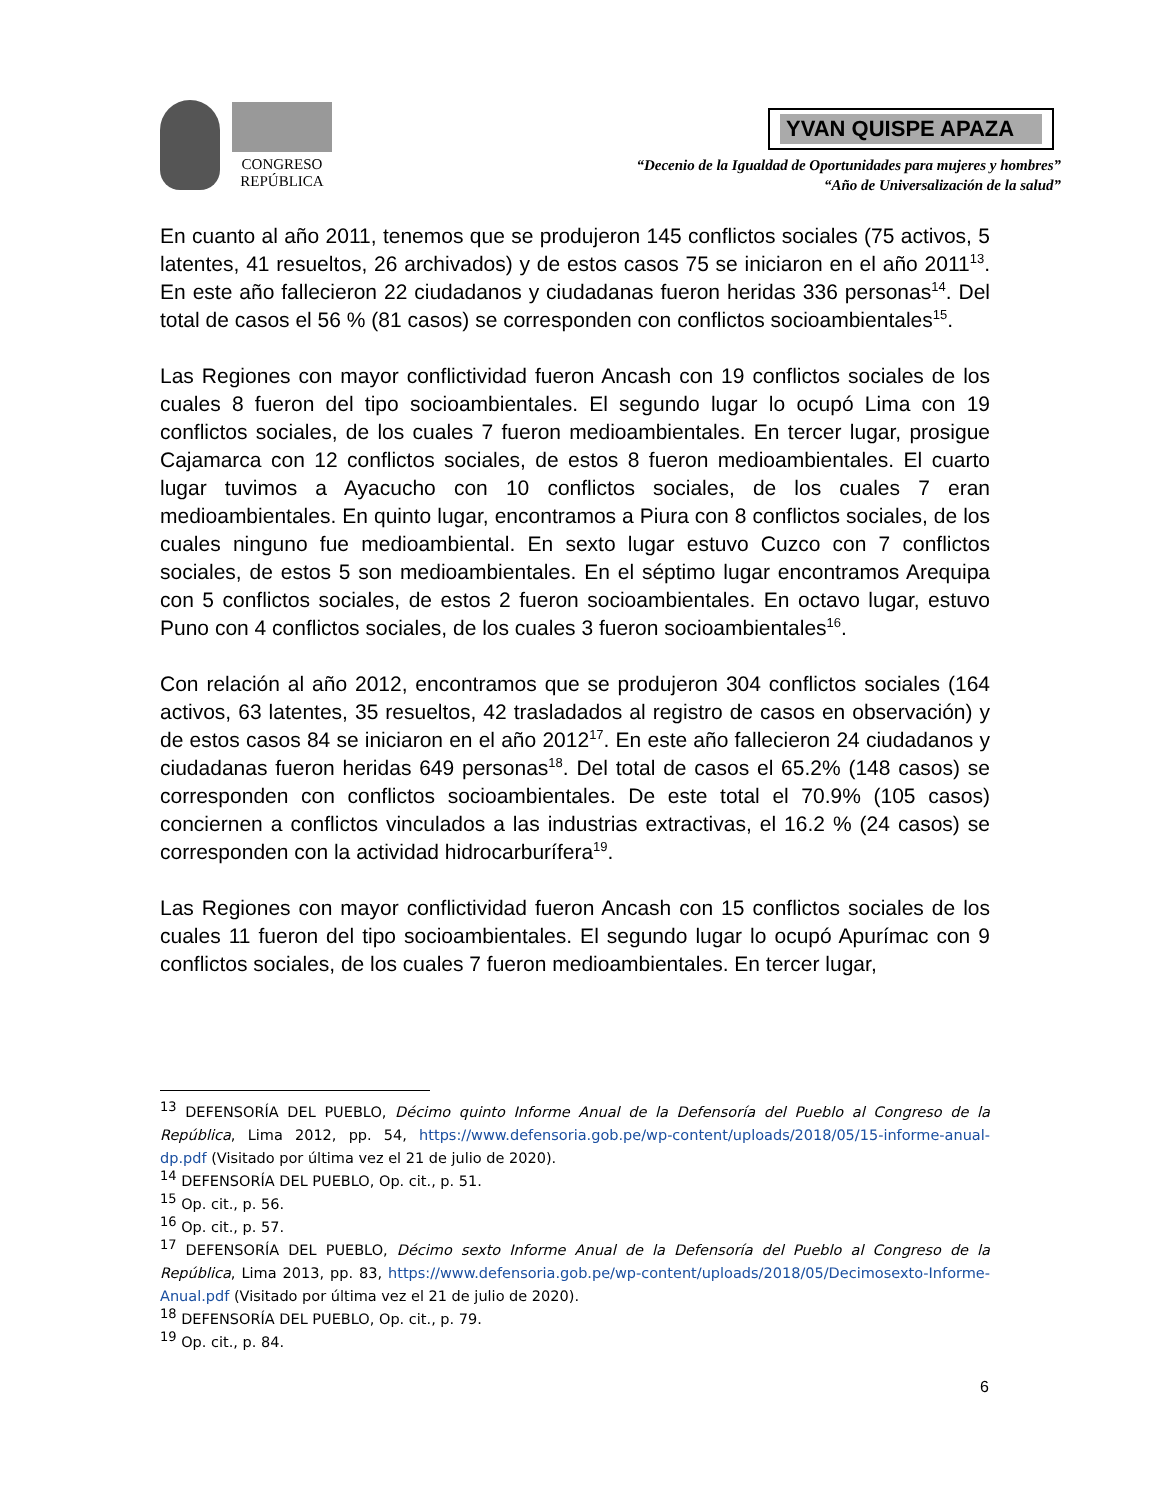CONGRESO
REPÚBLICA
YVAN QUISPE APAZA
“Decenio de la Igualdad de Oportunidades para mujeres y hombres”
“Año de Universalización de la salud”
En cuanto al año 2011, tenemos que se produjeron 145 conflictos sociales (75 activos, 5 latentes, 41 resueltos, 26 archivados) y de estos casos 75 se iniciaron en el año 2011<sup>13</sup>. En este año fallecieron 22 ciudadanos y ciudadanas fueron heridas 336 personas<sup>14</sup>. Del total de casos el 56 % (81 casos) se corresponden con conflictos socioambientales<sup>15</sup>.
Las Regiones con mayor conflictividad fueron Ancash con 19 conflictos sociales de los cuales 8 fueron del tipo socioambientales. El segundo lugar lo ocupó Lima con 19 conflictos sociales, de los cuales 7 fueron medioambientales. En tercer lugar, prosigue Cajamarca con 12 conflictos sociales, de estos 8 fueron medioambientales. El cuarto lugar tuvimos a Ayacucho con 10 conflictos sociales, de los cuales 7 eran medioambientales. En quinto lugar, encontramos a Piura con 8 conflictos sociales, de los cuales ninguno fue medioambiental. En sexto lugar estuvo Cuzco con 7 conflictos sociales, de estos 5 son medioambientales. En el séptimo lugar encontramos Arequipa con 5 conflictos sociales, de estos 2 fueron socioambientales. En octavo lugar, estuvo Puno con 4 conflictos sociales, de los cuales 3 fueron socioambientales<sup>16</sup>.
Con relación al año 2012, encontramos que se produjeron 304 conflictos sociales (164 activos, 63 latentes, 35 resueltos, 42 trasladados al registro de casos en observación) y de estos casos 84 se iniciaron en el año 2012<sup>17</sup>. En este año fallecieron 24 ciudadanos y ciudadanas fueron heridas 649 personas<sup>18</sup>. Del total de casos el 65.2% (148 casos) se corresponden con conflictos socioambientales. De este total el 70.9% (105 casos) conciernen a conflictos vinculados a las industrias extractivas, el 16.2 % (24 casos) se corresponden con la actividad hidrocarburífera<sup>19</sup>.
Las Regiones con mayor conflictividad fueron Ancash con 15 conflictos sociales de los cuales 11 fueron del tipo socioambientales. El segundo lugar lo ocupó Apurímac con 9 conflictos sociales, de los cuales 7 fueron medioambientales. En tercer lugar,
<sup>13</sup> DEFENSORÍA DEL PUEBLO, Décimo quinto Informe Anual de la Defensoría del Pueblo al Congreso de la República, Lima 2012, pp. 54, https://www.defensoria.gob.pe/wp-content/uploads/2018/05/15-informe-anual-dp.pdf (Visitado por última vez el 21 de julio de 2020).
<sup>14</sup> DEFENSORÍA DEL PUEBLO, Op. cit., p. 51.
<sup>15</sup> Op. cit., p. 56.
<sup>16</sup> Op. cit., p. 57.
<sup>17</sup> DEFENSORÍA DEL PUEBLO, Décimo sexto Informe Anual de la Defensoría del Pueblo al Congreso de la República, Lima 2013, pp. 83, https://www.defensoria.gob.pe/wp-content/uploads/2018/05/Decimosexto-Informe-Anual.pdf (Visitado por última vez el 21 de julio de 2020).
<sup>18</sup> DEFENSORÍA DEL PUEBLO, Op. cit., p. 79.
<sup>19</sup> Op. cit., p. 84.
6